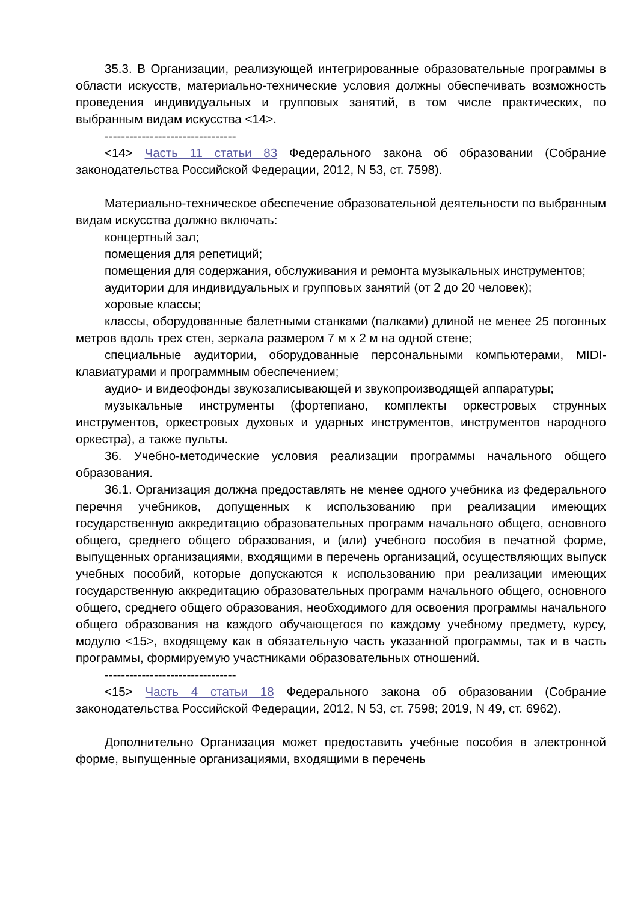35.3. В Организации, реализующей интегрированные образовательные программы в области искусств, материально-технические условия должны обеспечивать возможность проведения индивидуальных и групповых занятий, в том числе практических, по выбранным видам искусства <14>.
--------------------------------
<14> Часть 11 статьи 83 Федерального закона об образовании (Собрание законодательства Российской Федерации, 2012, N 53, ст. 7598).
Материально-техническое обеспечение образовательной деятельности по выбранным видам искусства должно включать:
концертный зал;
помещения для репетиций;
помещения для содержания, обслуживания и ремонта музыкальных инструментов;
аудитории для индивидуальных и групповых занятий (от 2 до 20 человек);
хоровые классы;
классы, оборудованные балетными станками (палками) длиной не менее 25 погонных метров вдоль трех стен, зеркала размером 7 м x 2 м на одной стене;
специальные аудитории, оборудованные персональными компьютерами, MIDI-клавиатурами и программным обеспечением;
аудио- и видеофонды звукозаписывающей и звукопроизводящей аппаратуры;
музыкальные инструменты (фортепиано, комплекты оркестровых струнных инструментов, оркестровых духовых и ударных инструментов, инструментов народного оркестра), а также пульты.
36. Учебно-методические условия реализации программы начального общего образования.
36.1. Организация должна предоставлять не менее одного учебника из федерального перечня учебников, допущенных к использованию при реализации имеющих государственную аккредитацию образовательных программ начального общего, основного общего, среднего общего образования, и (или) учебного пособия в печатной форме, выпущенных организациями, входящими в перечень организаций, осуществляющих выпуск учебных пособий, которые допускаются к использованию при реализации имеющих государственную аккредитацию образовательных программ начального общего, основного общего, среднего общего образования, необходимого для освоения программы начального общего образования на каждого обучающегося по каждому учебному предмету, курсу, модулю <15>, входящему как в обязательную часть указанной программы, так и в часть программы, формируемую участниками образовательных отношений.
--------------------------------
<15> Часть 4 статьи 18 Федерального закона об образовании (Собрание законодательства Российской Федерации, 2012, N 53, ст. 7598; 2019, N 49, ст. 6962).
Дополнительно Организация может предоставить учебные пособия в электронной форме, выпущенные организациями, входящими в перечень